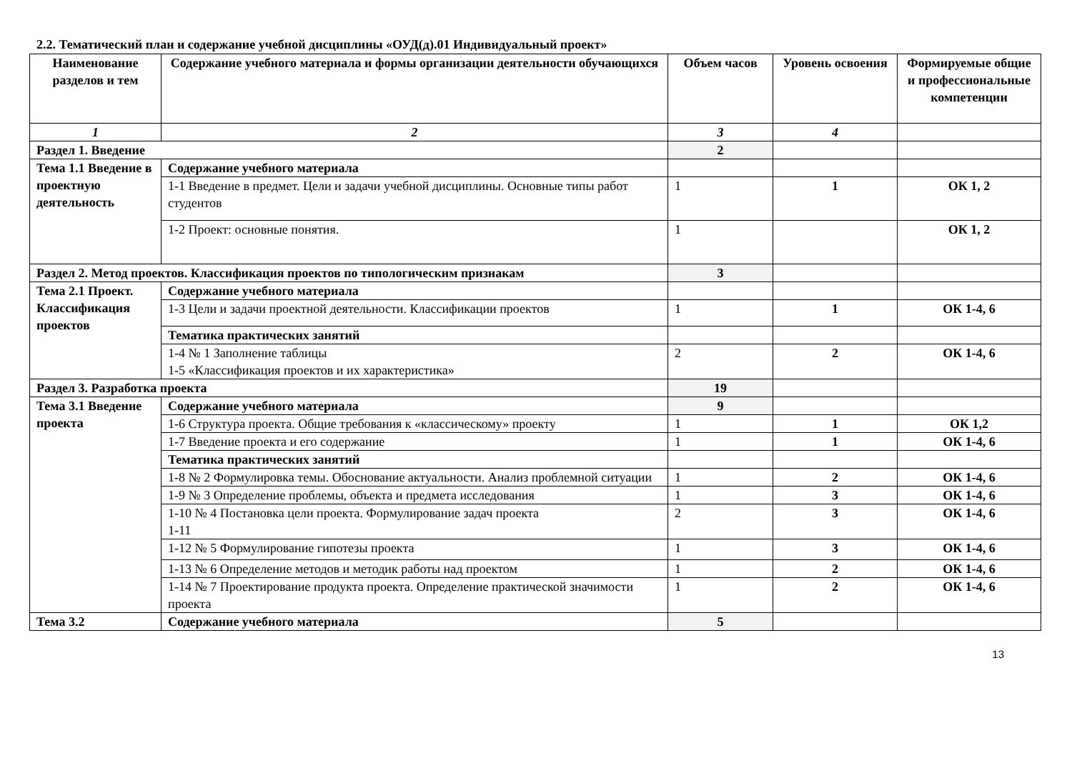2.2. Тематический план и содержание учебной дисциплины «ОУД(д).01 Индивидуальный проект»
| Наименование разделов и тем | Содержание учебного материала и формы организации деятельности обучающихся | Объем часов | Уровень освоения | Формируемые общие и профессиональные компетенции |
| --- | --- | --- | --- | --- |
| 1 | 2 | 3 | 4 | |
| Раздел 1. Введение | | 2 | | |
| Тема 1.1 Введение в проектную деятельность | Содержание учебного материала | | | |
| | 1-1 Введение в предмет. Цели и задачи учебной дисциплины. Основные типы работ студентов | 1 | 1 | ОК 1, 2 |
| | 1-2 Проект: основные понятия. | 1 | | ОК 1, 2 |
| Раздел 2. Метод проектов. Классификация проектов по типологическим признакам | | 3 | | |
| Тема 2.1 Проект. Классификация проектов | Содержание учебного материала | | | |
| | 1-3 Цели и задачи проектной деятельности. Классификации проектов | 1 | 1 | ОК 1-4, 6 |
| | Тематика практических занятий | | | |
| | 1-4 № 1 Заполнение таблицы 1-5 «Классификация проектов и их характеристика» | 2 | 2 | ОК 1-4, 6 |
| Раздел 3. Разработка проекта | | 19 | | |
| Тема 3.1 Введение проекта | Содержание учебного материала | 9 | | |
| | 1-6 Структура проекта. Общие требования к «классическому» проекту | 1 | 1 | ОК 1,2 |
| | 1-7 Введение проекта и его содержание | 1 | 1 | ОК 1-4, 6 |
| | Тематика практических занятий | | | |
| | 1-8 № 2 Формулировка темы. Обоснование актуальности. Анализ проблемной ситуации | 1 | 2 | ОК 1-4, 6 |
| | 1-9 № 3 Определение проблемы, объекта и предмета исследования | 1 | 3 | ОК 1-4, 6 |
| | 1-10 № 4 Постановка цели проекта. Формулирование задач проекта 1-11 | 2 | 3 | ОК 1-4, 6 |
| | 1-12 № 5 Формулирование гипотезы проекта | 1 | 3 | ОК 1-4, 6 |
| | 1-13 № 6 Определение методов и методик работы над проектом | 1 | 2 | ОК 1-4, 6 |
| | 1-14 № 7 Проектирование продукта проекта. Определение практической значимости проекта | 1 | 2 | ОК 1-4, 6 |
| Тема 3.2 | Содержание учебного материала | 5 | | |
13